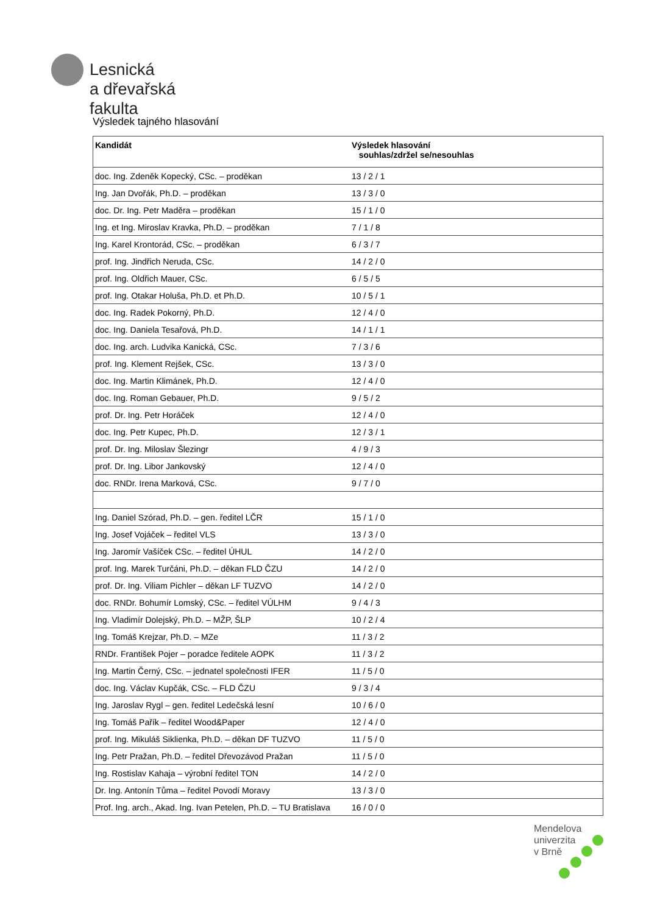Lesnická
a dřevařská
fakulta
Výsledek tajného hlasování
| Kandidát | Výsledek hlasování souhlas/zdržel se/nesouhlas |
| --- | --- |
| doc. Ing. Zdeněk Kopecký, CSc. – proděkan | 13 / 2 / 1 |
| Ing. Jan Dvořák, Ph.D. – proděkan | 13 / 3 / 0 |
| doc. Dr. Ing. Petr Maděra – proděkan | 15 / 1 / 0 |
| Ing. et Ing. Miroslav Kravka, Ph.D. – proděkan | 7 / 1 / 8 |
| Ing. Karel Krontorád, CSc. – proděkan | 6 / 3 / 7 |
| prof. Ing. Jindřich Neruda, CSc. | 14 / 2 / 0 |
| prof. Ing. Oldřich Mauer, CSc. | 6 / 5 / 5 |
| prof. Ing. Otakar Holuša, Ph.D. et Ph.D. | 10 / 5 / 1 |
| doc. Ing. Radek Pokorný, Ph.D. | 12 / 4 / 0 |
| doc. Ing. Daniela Tesařová, Ph.D. | 14 / 1 / 1 |
| doc. Ing. arch. Ludvika Kanická, CSc. | 7 / 3 / 6 |
| prof. Ing. Klement Rejšek, CSc. | 13 / 3 / 0 |
| doc. Ing. Martin Klimánek, Ph.D. | 12 / 4 / 0 |
| doc. Ing. Roman Gebauer, Ph.D. | 9 / 5 / 2 |
| prof. Dr. Ing. Petr Horáček | 12 / 4 / 0 |
| doc. Ing. Petr Kupec, Ph.D. | 12 / 3 / 1 |
| prof. Dr. Ing. Miloslav Šlezingr | 4 / 9 / 3 |
| prof. Dr. Ing. Libor Jankovský | 12 / 4 / 0 |
| doc. RNDr. Irena Marková, CSc. | 9 / 7 / 0 |
| Ing. Daniel Szórad, Ph.D. – gen. ředitel LČR | 15 / 1 / 0 |
| Ing. Josef Vojáček – ředitel VLS | 13 / 3 / 0 |
| Ing. Jaromír Vašíček CSc. – ředitel ÚHUL | 14 / 2 / 0 |
| prof. Ing. Marek Turčáni, Ph.D. – děkan FLD ČZU | 14 / 2 / 0 |
| prof. Dr. Ing. Viliam Pichler – děkan LF TUZVO | 14 / 2 / 0 |
| doc. RNDr. Bohumír Lomský, CSc. – ředitel VÚLHM | 9 / 4 / 3 |
| Ing. Vladimír Dolejský, Ph.D. – MŽP, ŠLP | 10 / 2 / 4 |
| Ing. Tomáš Krejzar, Ph.D. – MZe | 11 / 3 / 2 |
| RNDr. František Pojer – poradce ředitele AOPK | 11 / 3 / 2 |
| Ing. Martin Černý, CSc. – jednatel společnosti IFER | 11 / 5 / 0 |
| doc. Ing. Václav Kupčák, CSc. – FLD ČZU | 9 / 3 / 4 |
| Ing. Jaroslav Rygl – gen. ředitel Ledečská lesní | 10 / 6 / 0 |
| Ing. Tomáš Pařík – ředitel Wood&Paper | 12 / 4 / 0 |
| prof. Ing. Mikuláš Siklienka, Ph.D. – děkan DF TUZVO | 11 / 5 / 0 |
| Ing. Petr Pražan, Ph.D. – ředitel Dřevozávod Pražan | 11 / 5 / 0 |
| Ing. Rostislav Kahaja – výrobní ředitel TON | 14 / 2 / 0 |
| Dr. Ing. Antonín Tůma – ředitel Povodí Moravy | 13 / 3 / 0 |
| Prof. Ing. arch., Akad. Ing. Ivan Petelen, Ph.D. – TU Bratislava | 16 / 0 / 0 |
Mendelova
univerzita
v Brně